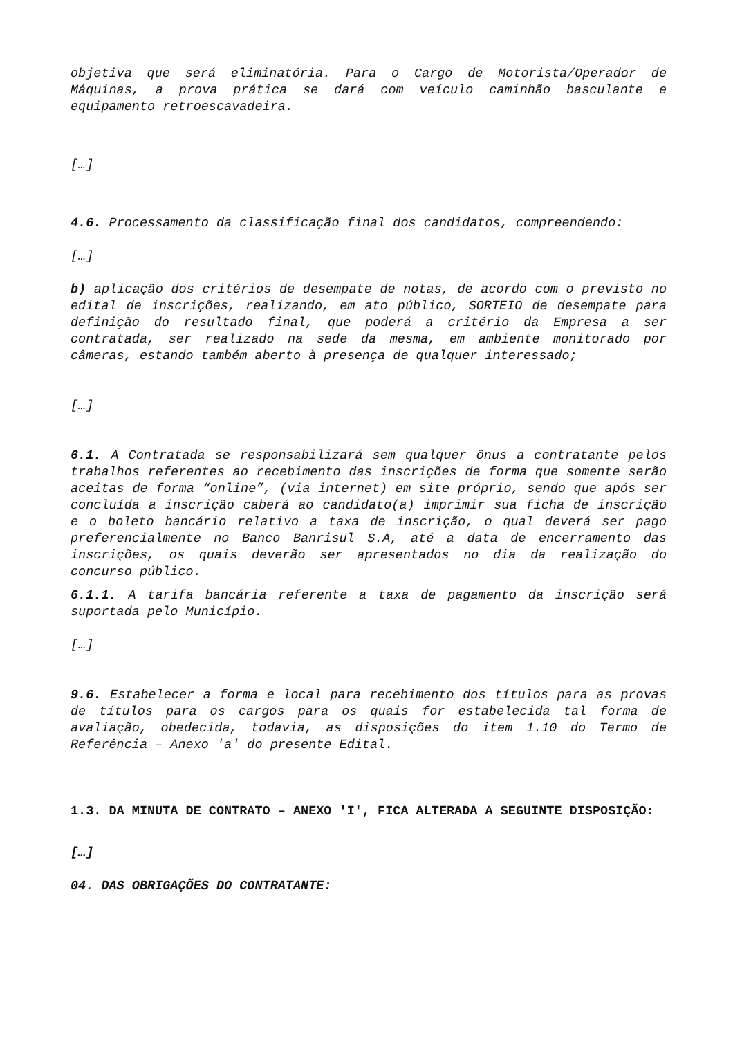objetiva que será eliminatória. Para o Cargo de Motorista/Operador de Máquinas, a prova prática se dará com veículo caminhão basculante e equipamento retroescavadeira.
[…]
4.6. Processamento da classificação final dos candidatos, compreendendo:
[…]
b) aplicação dos critérios de desempate de notas, de acordo com o previsto no edital de inscrições, realizando, em ato público, SORTEIO de desempate para definição do resultado final, que poderá a critério da Empresa a ser contratada, ser realizado na sede da mesma, em ambiente monitorado por câmeras, estando também aberto à presença de qualquer interessado;
[…]
6.1. A Contratada se responsabilizará sem qualquer ônus a contratante pelos trabalhos referentes ao recebimento das inscrições de forma que somente serão aceitas de forma “online”, (via internet) em site próprio, sendo que após ser concluída a inscrição caberá ao candidato(a) imprimir sua ficha de inscrição e o boleto bancário relativo a taxa de inscrição, o qual deverá ser pago preferencialmente no Banco Banrisul S.A, até a data de encerramento das inscrições, os quais deverão ser apresentados no dia da realização do concurso público.
6.1.1. A tarifa bancária referente a taxa de pagamento da inscrição será suportada pelo Município.
[…]
9.6. Estabelecer a forma e local para recebimento dos títulos para as provas de títulos para os cargos para os quais for estabelecida tal forma de avaliação, obedecida, todavia, as disposições do item 1.10 do Termo de Referência – Anexo 'a' do presente Edital.
1.3. DA MINUTA DE CONTRATO – ANEXO 'I', FICA ALTERADA A SEGUINTE DISPOSIÇÃO:
[…]
04. DAS OBRIGAÇÕES DO CONTRATANTE: